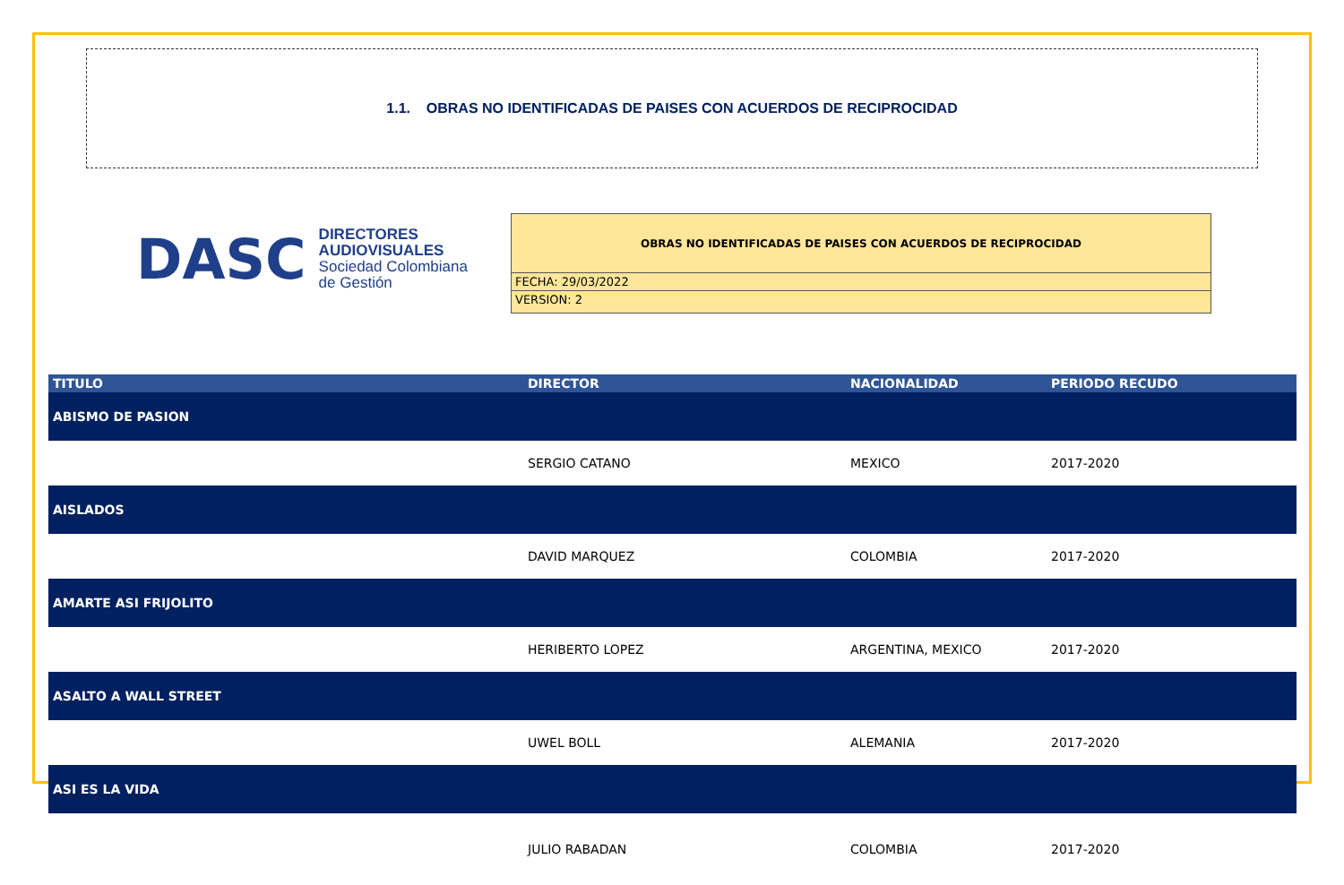1.1. OBRAS NO IDENTIFICADAS DE PAISES CON ACUERDOS DE RECIPROCIDAD
DASC
DIRECTORES
AUDIOVISUALES
Sociedad Colombiana de Gestión
OBRAS NO IDENTIFICADAS DE PAISES CON ACUERDOS DE RECIPROCIDAD
FECHA: 29/03/2022
VERSION: 2
| TITULO | DIRECTOR | NACIONALIDAD | PERIODO RECUDO |
| --- | --- | --- | --- |
| ABISMO DE PASION | | | |
| | SERGIO CATANO | MEXICO | 2017-2020 |
| AISLADOS | | | |
| | DAVID MARQUEZ | COLOMBIA | 2017-2020 |
| AMARTE ASI FRIJOLITO | | | |
| | HERIBERTO LOPEZ | ARGENTINA, MEXICO | 2017-2020 |
| ASALTO A WALL STREET | | | |
| | UWEL BOLL | ALEMANIA | 2017-2020 |
| ASI ES LA VIDA | | | |
| | JULIO RABADAN | COLOMBIA | 2017-2020 |